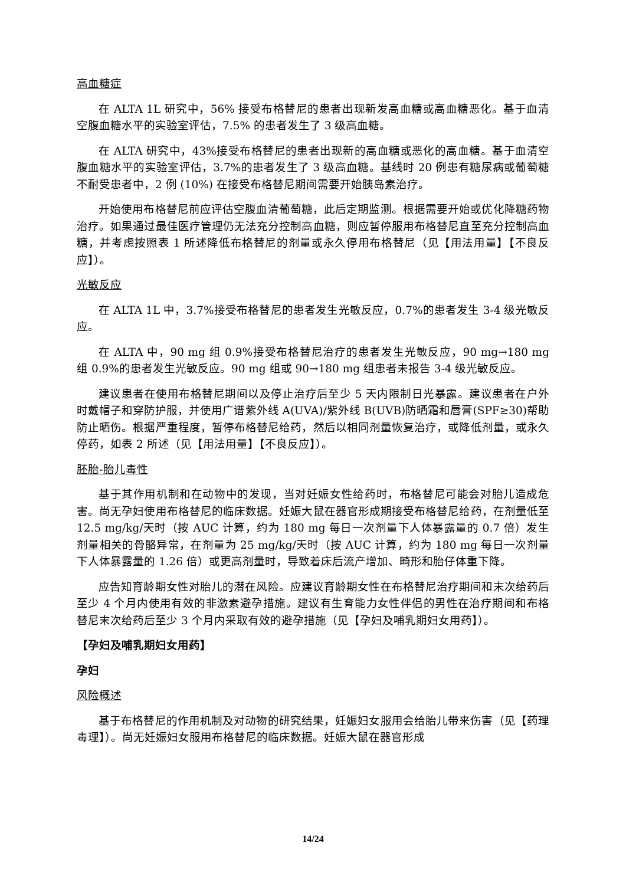高血糖症
在 ALTA 1L 研究中，56% 接受布格替尼的患者出现新发高血糖或高血糖恶化。基于血清空腹血糖水平的实验室评估，7.5% 的患者发生了 3 级高血糖。
在 ALTA 研究中，43%接受布格替尼的患者出现新的高血糖或恶化的高血糖。基于血清空腹血糖水平的实验室评估，3.7%的患者发生了 3 级高血糖。基线时 20 例患有糖尿病或葡萄糖不耐受患者中，2 例 (10%) 在接受布格替尼期间需要开始胰岛素治疗。
开始使用布格替尼前应评估空腹血清葡萄糖，此后定期监测。根据需要开始或优化降糖药物治疗。如果通过最佳医疗管理仍无法充分控制高血糖，则应暂停服用布格替尼直至充分控制高血糖，并考虑按照表 1 所述降低布格替尼的剂量或永久停用布格替尼（见【用法用量】【不良反应】）。
光敏反应
在 ALTA 1L 中，3.7%接受布格替尼的患者发生光敏反应，0.7%的患者发生 3-4 级光敏反应。
在 ALTA 中，90 mg 组 0.9%接受布格替尼治疗的患者发生光敏反应，90 mg→180 mg 组 0.9%的患者发生光敏反应。90 mg 组或 90→180 mg 组患者未报告 3-4 级光敏反应。
建议患者在使用布格替尼期间以及停止治疗后至少 5 天内限制日光暴露。建议患者在户外时戴帽子和穿防护服，并使用广谱紫外线 A(UVA)/紫外线 B(UVB)防晒霜和唇膏(SPF≥30)帮助防止晒伤。根据严重程度，暂停布格替尼给药，然后以相同剂量恢复治疗，或降低剂量，或永久停药，如表 2 所述（见【用法用量】【不良反应】）。
胚胎-胎儿毒性
基于其作用机制和在动物中的发现，当对妊娠女性给药时，布格替尼可能会对胎儿造成危害。尚无孕妇使用布格替尼的临床数据。妊娠大鼠在器官形成期接受布格替尼给药，在剂量低至 12.5 mg/kg/天时（按 AUC 计算，约为 180 mg 每日一次剂量下人体暴露量的 0.7 倍）发生剂量相关的骨骼异常，在剂量为 25 mg/kg/天时（按 AUC 计算，约为 180 mg 每日一次剂量下人体暴露量的 1.26 倍）或更高剂量时，导致着床后流产增加、畸形和胎仔体重下降。
应告知育龄期女性对胎儿的潜在风险。应建议育龄期女性在布格替尼治疗期间和末次给药后至少 4 个月内使用有效的非激素避孕措施。建议有生育能力女性伴侣的男性在治疗期间和布格替尼末次给药后至少 3 个月内采取有效的避孕措施（见【孕妇及哺乳期妇女用药】）。
【孕妇及哺乳期妇女用药】
孕妇
风险概述
基于布格替尼的作用机制及对动物的研究结果，妊娠妇女服用会给胎儿带来伤害（见【药理毒理】）。尚无妊娠妇女服用布格替尼的临床数据。妊娠大鼠在器官形成
14/24